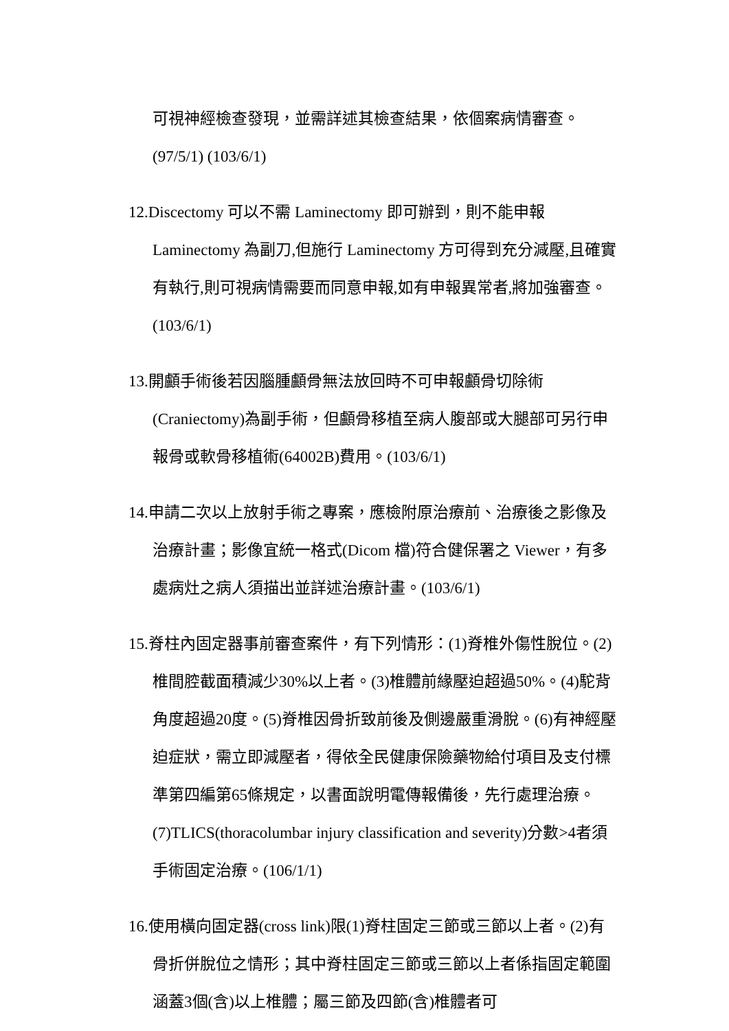可視神經檢查發現，並需詳述其檢查結果，依個案病情審查。(97/5/1) (103/6/1)
12.Discectomy 可以不需 Laminectomy 即可辦到，則不能申報 Laminectomy 為副刀,但施行 Laminectomy 方可得到充分減壓,且確實有執行,則可視病情需要而同意申報,如有申報異常者,將加強審查。(103/6/1)
13.開顱手術後若因腦腫顱骨無法放回時不可申報顱骨切除術(Craniectomy)為副手術，但顱骨移植至病人腹部或大腿部可另行申報骨或軟骨移植術(64002B)費用。(103/6/1)
14.申請二次以上放射手術之專案，應檢附原治療前、治療後之影像及治療計畫；影像宜統一格式(Dicom 檔)符合健保署之 Viewer，有多處病灶之病人須描出並詳述治療計畫。(103/6/1)
15.脊柱內固定器事前審查案件，有下列情形：(1)脊椎外傷性脫位。(2)椎間腔截面積減少30%以上者。(3)椎體前緣壓迫超過50%。(4)駝背角度超過20度。(5)脊椎因骨折致前後及側邊嚴重滑脫。(6)有神經壓迫症狀，需立即減壓者，得依全民健康保險藥物給付項目及支付標準第四編第65條規定，以書面說明電傳報備後，先行處理治療。(7)TLICS(thoracolumbar injury classification and severity)分數>4者須手術固定治療。(106/1/1)
16.使用橫向固定器(cross link)限(1)脊柱固定三節或三節以上者。(2)有骨折併脫位之情形；其中脊柱固定三節或三節以上者係指固定範圍涵蓋3個(含)以上椎體；屬三節及四節(含)椎體者可